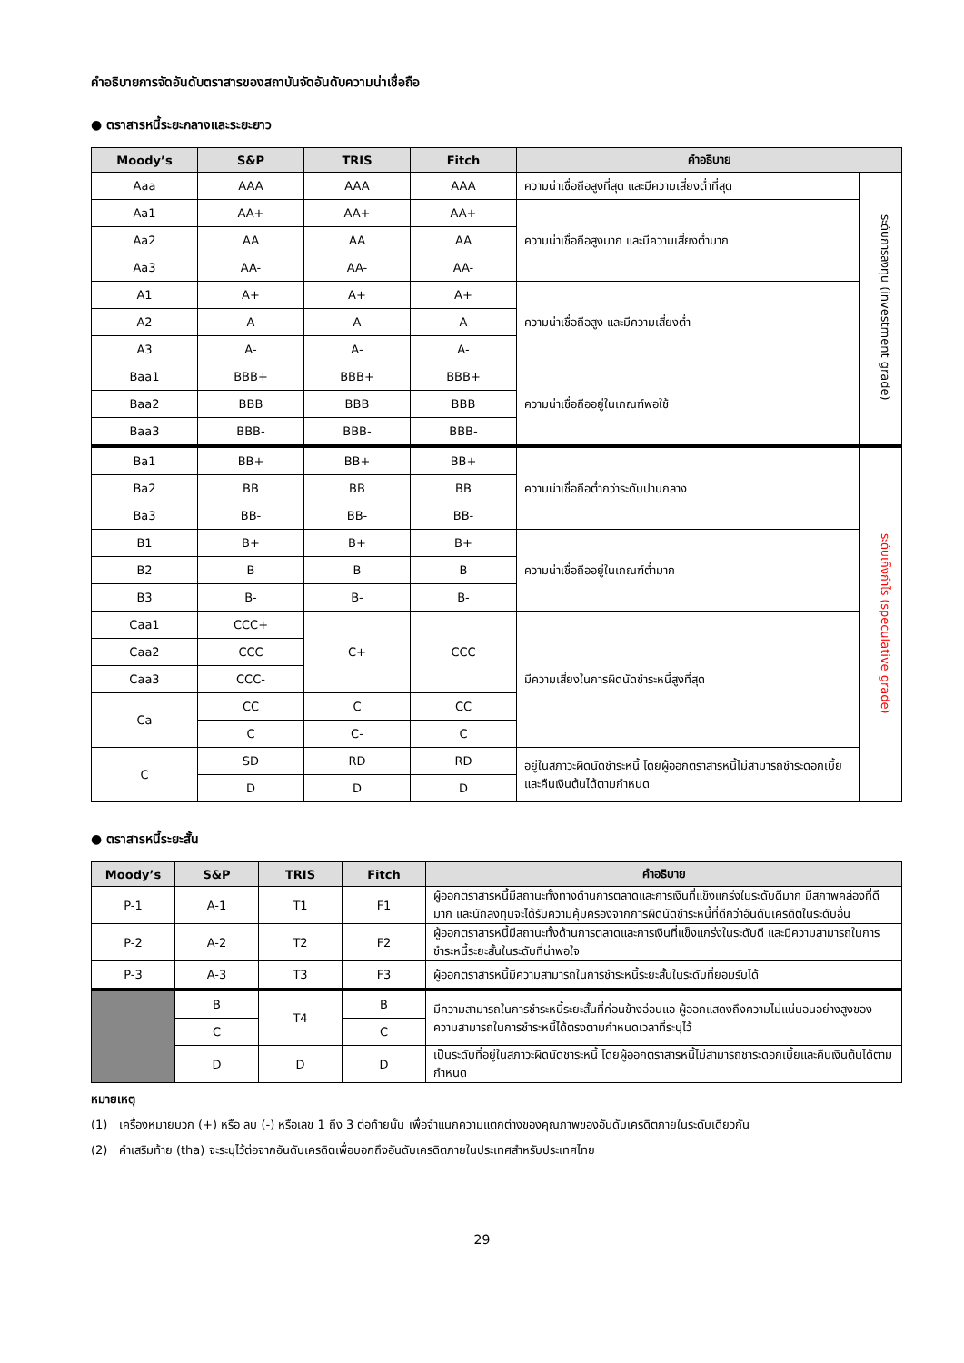คำอธิบายการจัดอันดับตราสารของสถาบันจัดอันดับความน่าเชื่อถือ
● ตราสารหนี้ระยะกลางและระยะยาว
| Moody’s | S&P | TRIS | Fitch | คำอธิบาย | |
| --- | --- | --- | --- | --- | --- |
| Aaa | AAA | AAA | AAA | ความน่าเชื่อถือสูงที่สุด และมีความเสี่ยงต่ำที่สุด | ระดับการลงทุน (investment grade) |
| Aa1 | AA+ | AA+ | AA+ | ความน่าเชื่อถือสูงมาก และมีความเสี่ยงต่ำมาก | |
| Aa2 | AA | AA | AA | | |
| Aa3 | AA- | AA- | AA- | | |
| A1 | A+ | A+ | A+ | ความน่าเชื่อถือสูง และมีความเสี่ยงต่ำ | |
| A2 | A | A | A | | |
| A3 | A- | A- | A- | | |
| Baa1 | BBB+ | BBB+ | BBB+ | ความน่าเชื่อถืออยู่ในเกณฑ์พอใช้ | |
| Baa2 | BBB | BBB | BBB | | |
| Baa3 | BBB- | BBB- | BBB- | | |
| Ba1 | BB+ | BB+ | BB+ | ความน่าเชื่อถือต่ำกว่าระดับปานกลาง | ระดับเก็งกำไร (speculative grade) |
| Ba2 | BB | BB | BB | | |
| Ba3 | BB- | BB- | BB- | | |
| B1 | B+ | B+ | B+ | ความน่าเชื่อถืออยู่ในเกณฑ์ต่ำมาก | |
| B2 | B | B | B | | |
| B3 | B- | B- | B- | | |
| Caa1 | CCC+ | C+ | CCC | มีความเสี่ยงในการผิดนัดชำระหนี้สูงที่สุด | |
| Caa2 | CCC | | | | |
| Caa3 | CCC- | | | | |
| Ca | CC | C | CC | | |
| | C | C- | C | | |
| C | SD | RD | RD | อยู่ในสภาวะผิดนัดชำระหนี้ โดยผู้ออกตราสารหนี้ไม่สามารถชำระดอกเบี้ยและคืนเงินต้นได้ตามกำหนด | |
| | D | D | D | | |
● ตราสารหนี้ระยะสั้น
| Moody’s | S&P | TRIS | Fitch | คำอธิบาย |
| --- | --- | --- | --- | --- |
| P-1 | A-1 | T1 | F1 | ผู้ออกตราสารหนี้มีสถานะทั้งทางด้านการตลาดและการเงินที่แข็งแกร่งในระดับดีมาก มีสภาพคล่องที่ดีมาก และนักลงทุนจะได้รับความคุ้มครองจากการผิดนัดชำระหนี้ที่ดีกว่าอันดับเครดิตในระดับอื่น |
| P-2 | A-2 | T2 | F2 | ผู้ออกตราสารหนี้มีสถานะทั้งด้านการตลาดและการเงินที่แข็งแกร่งในระดับดี และมีความสามารถในการชำระหนี้ระยะสั้นในระดับที่น่าพอใจ |
| P-3 | A-3 | T3 | F3 | ผู้ออกตราสารหนี้มีความสามารถในการชำระหนี้ระยะสั้นในระดับที่ยอมรับได้ |
| | B | T4 | B | มีความสามารถในการชำระหนี้ระยะสั้นที่ค่อนข้างอ่อนแอ ผู้ออกแสดงถึงความไม่แน่นอนอย่างสูงของความสามารถในการชำระหนี้ได้ตรงตามกำหนดเวลาที่ระบุไว้ |
| | C | | C | |
| | D | D | D | เป็นระดับที่อยู่ในสภาวะผิดนัดชาระหนี้ โดยผู้ออกตราสารหนี้ไม่สามารถชาระดอกเบี้ยและคืนเงินต้นได้ตามกำหนด |
หมายเหตุ
(1) เครื่องหมายบวก (+) หรือ ลบ (-) หรือเลข 1 ถึง 3 ต่อท้ายนั้น เพื่อจำแนกความแตกต่างของคุณภาพของอันดับเครดิตภายในระดับเดียวกัน
(2) คำเสริมท้าย (tha) จะระบุไว้ต่อจากอันดับเครดิตเพื่อบอกถึงอันดับเครดิตภายในประเทศสำหรับประเทศไทย
29